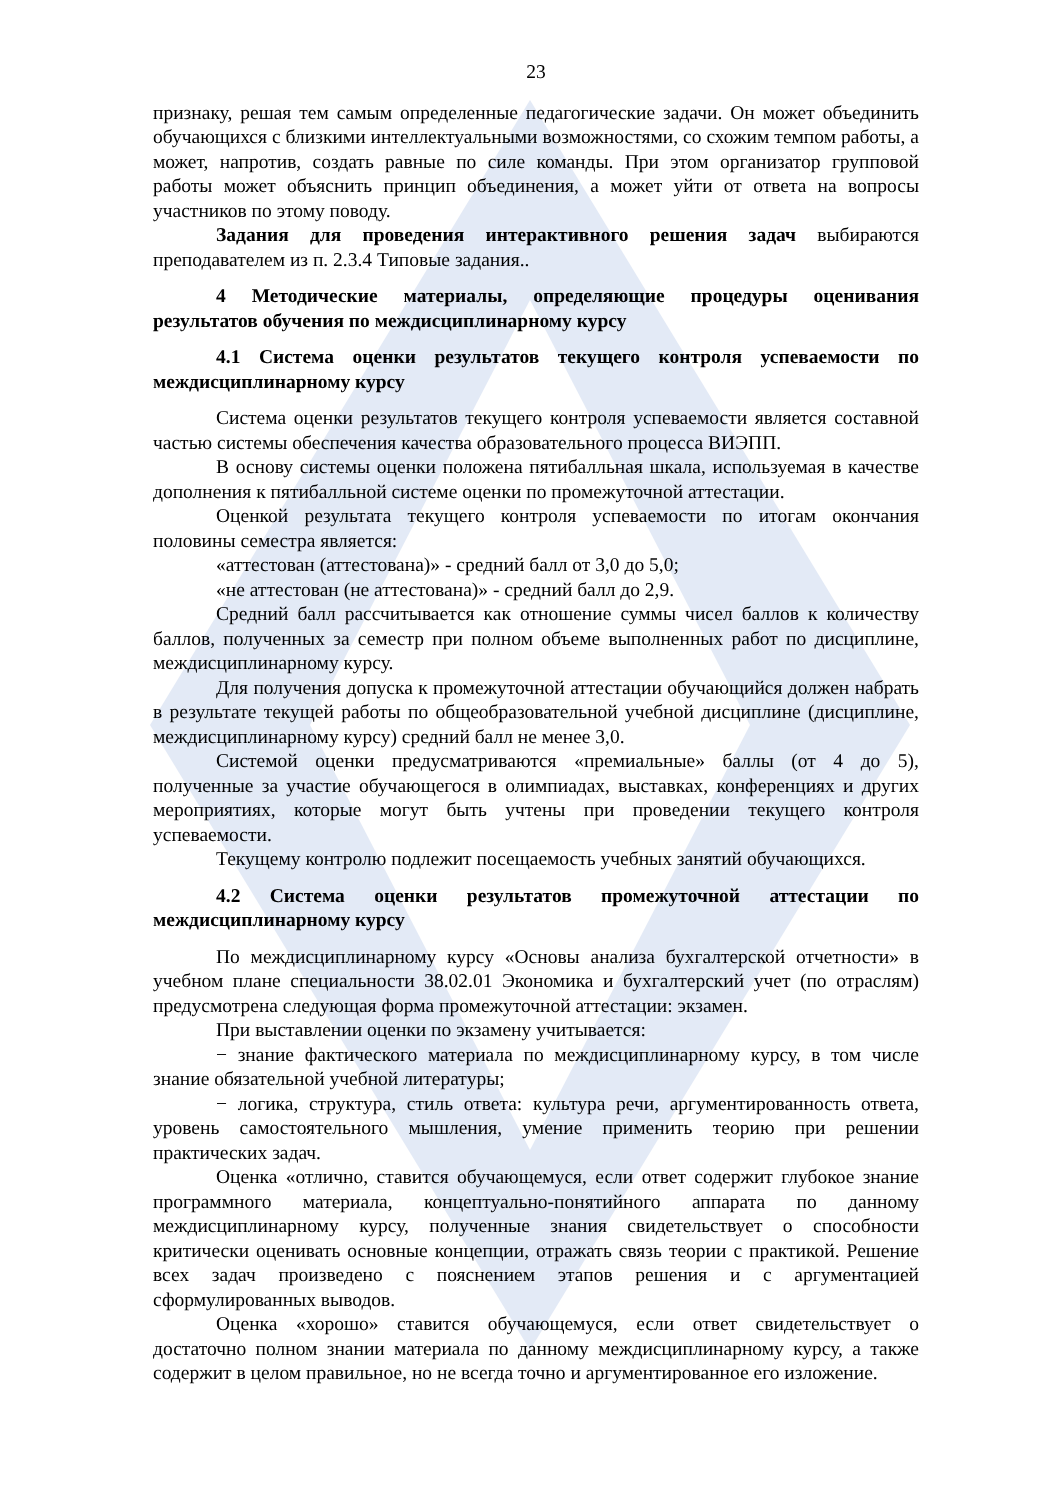23
признаку, решая тем самым определенные педагогические задачи. Он может объединить обучающихся с близкими интеллектуальными возможностями, со схожим темпом работы, а может, напротив, создать равные по силе команды. При этом организатор групповой работы может объяснить принцип объединения, а может уйти от ответа на вопросы участников по этому поводу.
Задания для проведения интерактивного решения задач выбираются преподавателем из п. 2.3.4 Типовые задания..
4 Методические материалы, определяющие процедуры оценивания результатов обучения по междисциплинарному курсу
4.1 Система оценки результатов текущего контроля успеваемости по междисциплинарному курсу
Система оценки результатов текущего контроля успеваемости является составной частью системы обеспечения качества образовательного процесса ВИЭПП.
В основу системы оценки положена пятибалльная шкала, используемая в качестве дополнения к пятибалльной системе оценки по промежуточной аттестации.
Оценкой результата текущего контроля успеваемости по итогам окончания половины семестра является:
«аттестован (аттестована)» - средний балл от 3,0 до 5,0;
«не аттестован (не аттестована)» - средний балл до 2,9.
Средний балл рассчитывается как отношение суммы чисел баллов к количеству баллов, полученных за семестр при полном объеме выполненных работ по дисциплине, междисциплинарному курсу.
Для получения допуска к промежуточной аттестации обучающийся должен набрать в результате текущей работы по общеобразовательной учебной дисциплине (дисциплине, междисциплинарному курсу) средний балл не менее 3,0.
Системой оценки предусматриваются «премиальные» баллы (от 4 до 5), полученные за участие обучающегося в олимпиадах, выставках, конференциях и других мероприятиях, которые могут быть учтены при проведении текущего контроля успеваемости.
Текущему контролю подлежит посещаемость учебных занятий обучающихся.
4.2 Система оценки результатов промежуточной аттестации по междисциплинарному курсу
По междисциплинарному курсу «Основы анализа бухгалтерской отчетности» в учебном плане специальности 38.02.01 Экономика и бухгалтерский учет (по отраслям) предусмотрена следующая форма промежуточной аттестации: экзамен.
При выставлении оценки по экзамену учитывается:
− знание фактического материала по междисциплинарному курсу, в том числе знание обязательной учебной литературы;
− логика, структура, стиль ответа: культура речи, аргументированность ответа, уровень самостоятельного мышления, умение применить теорию при решении практических задач.
Оценка «отлично, ставится обучающемуся, если ответ содержит глубокое знание программного материала, концептуально-понятийного аппарата по данному междисциплинарному курсу, полученные знания свидетельствует о способности критически оценивать основные концепции, отражать связь теории с практикой. Решение всех задач произведено с пояснением этапов решения и с аргументацией сформулированных выводов.
Оценка «хорошо» ставится обучающемуся, если ответ свидетельствует о достаточно полном знании материала по данному междисциплинарному курсу, а также содержит в целом правильное, но не всегда точно и аргументированное его изложение.